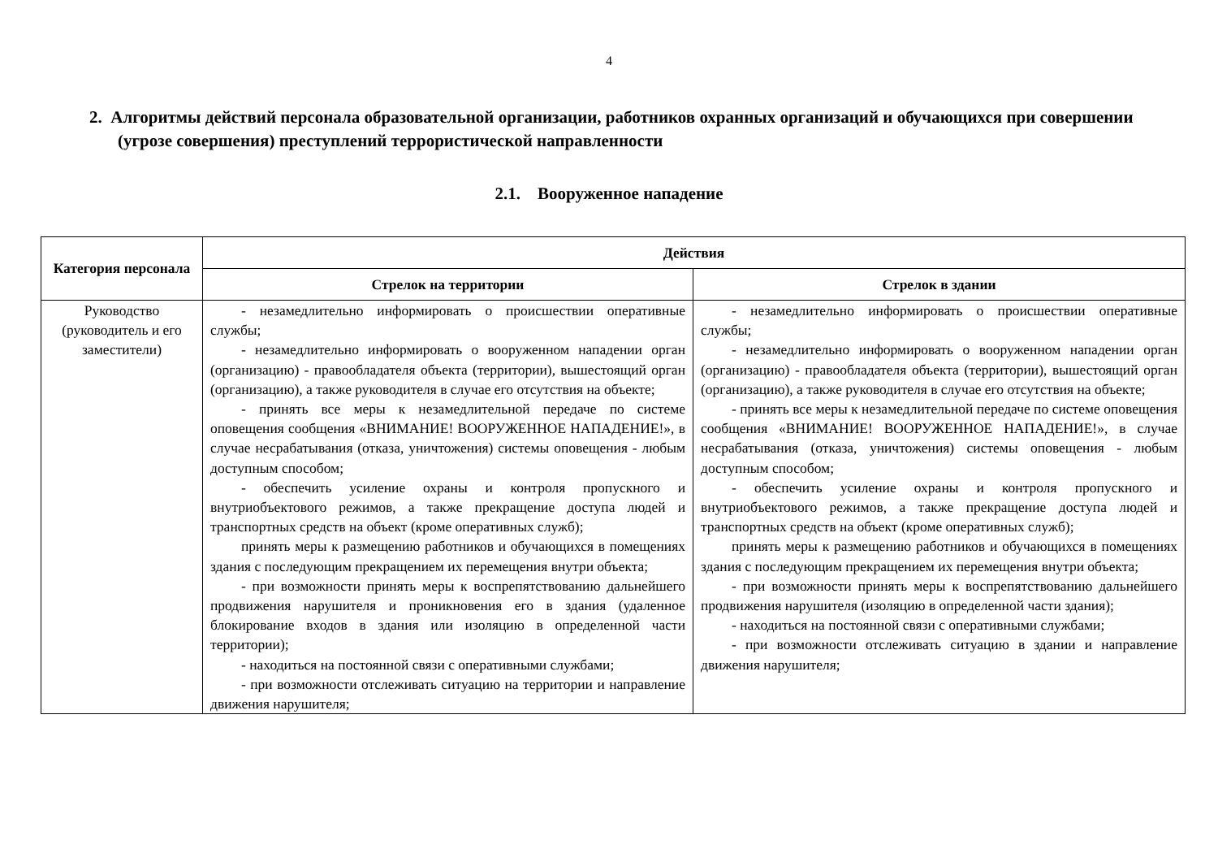4
2. Алгоритмы действий персонала образовательной организации, работников охранных организаций и обучающихся при совершении (угрозе совершения) преступлений террористической направленности
2.1. Вооруженное нападение
| Категория персонала | Действия | |
| --- | --- | --- |
| | Стрелок на территории | Стрелок в здании |
| Руководство (руководитель и его заместители) | - незамедлительно информировать о происшествии оперативные службы; - незамедлительно информировать о вооруженном нападении орган (организацию) - правообладателя объекта (территории), вышестоящий орган (организацию), а также руководителя в случае его отсутствия на объекте; - принять все меры к незамедлительной передаче по системе оповещения сообщения «ВНИМАНИЕ! ВООРУЖЕННОЕ НАПАДЕНИЕ!», в случае несрабатывания (отказа, уничтожения) системы оповещения - любым доступным способом; - обеспечить усиление охраны и контроля пропускного и внутриобъектового режимов, а также прекращение доступа людей и транспортных средств на объект (кроме оперативных служб); принять меры к размещению работников и обучающихся в помещениях здания с последующим прекращением их перемещения внутри объекта; - при возможности принять меры к воспрепятствованию дальнейшего продвижения нарушителя и проникновения его в здания (удаленное блокирование входов в здания или изоляцию в определенной части территории); - находиться на постоянной связи с оперативными службами; - при возможности отслеживать ситуацию на территории и направление движения нарушителя; | - незамедлительно информировать о происшествии оперативные службы; - незамедлительно информировать о вооруженном нападении орган (организацию) - правообладателя объекта (территории), вышестоящий орган (организацию), а также руководителя в случае его отсутствия на объекте; - принять все меры к незамедлительной передаче по системе оповещения сообщения «ВНИМАНИЕ! ВООРУЖЕННОЕ НАПАДЕНИЕ!», в случае несрабатывания (отказа, уничтожения) системы оповещения - любым доступным способом; - обеспечить усиление охраны и контроля пропускного и внутриобъектового режимов, а также прекращение доступа людей и транспортных средств на объект (кроме оперативных служб); принять меры к размещению работников и обучающихся в помещениях здания с последующим прекращением их перемещения внутри объекта; - при возможности принять меры к воспрепятствованию дальнейшего продвижения нарушителя (изоляцию в определенной части здания); - находиться на постоянной связи с оперативными службами; - при возможности отслеживать ситуацию в здании и направление движения нарушителя; |